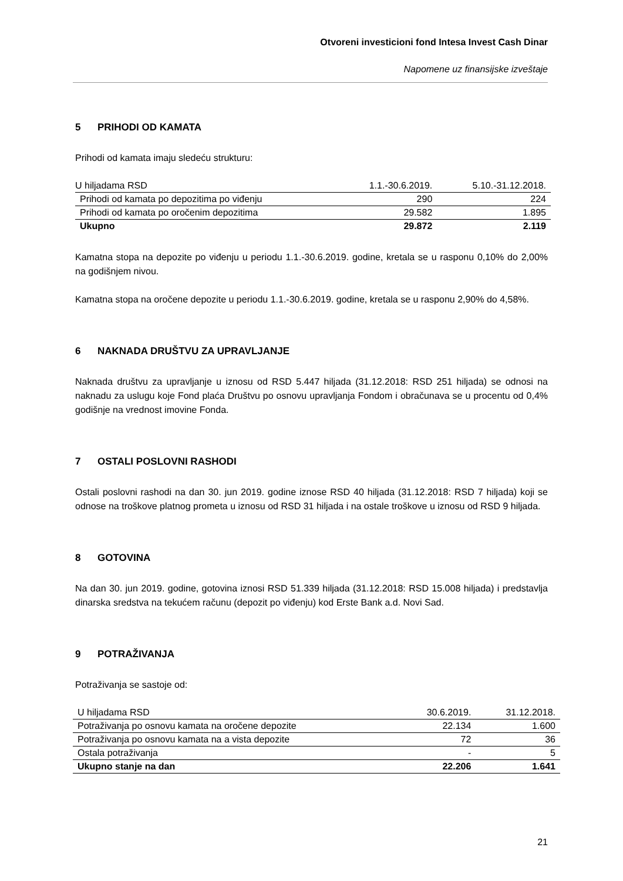Otvoreni investicioni fond Intesa Invest Cash Dinar
Napomene uz finansijske izveštaje
5 PRIHODI OD KAMATA
Prihodi od kamata imaju sledeću strukturu:
| U hiljadama RSD | 1.1.-30.6.2019. | 5.10.-31.12.2018. |
| --- | --- | --- |
| Prihodi od kamata po depozitima po viđenju | 290 | 224 |
| Prihodi od kamata po oročenim depozitima | 29.582 | 1.895 |
| Ukupno | 29.872 | 2.119 |
Kamatna stopa na depozite po viđenju u periodu 1.1.-30.6.2019. godine, kretala se u rasponu 0,10% do 2,00% na godišnjem nivou.
Kamatna stopa na oročene depozite u periodu 1.1.-30.6.2019. godine, kretala se u rasponu 2,90% do 4,58%.
6 NAKNADA DRUŠTVU ZA UPRAVLJANJE
Naknada društvu za upravljanje u iznosu od RSD 5.447 hiljada (31.12.2018: RSD 251 hiljada) se odnosi na naknadu za uslugu koje Fond plaća Društvu po osnovu upravljanja Fondom i obračunava se u procentu od 0,4% godišnje na vrednost imovine Fonda.
7 OSTALI POSLOVNI RASHODI
Ostali poslovni rashodi na dan 30. jun 2019. godine iznose RSD 40 hiljada (31.12.2018: RSD 7 hiljada) koji se odnose na troškove platnog prometa u iznosu od RSD 31 hiljada i na ostale troškove u iznosu od RSD 9 hiljada.
8 GOTOVINA
Na dan 30. jun 2019. godine, gotovina iznosi RSD 51.339 hiljada (31.12.2018: RSD 15.008 hiljada) i predstavlja dinarska sredstva na tekućem računu (depozit po viđenju) kod Erste Bank a.d. Novi Sad.
9 POTRAŽIVANJA
Potraživanja se sastoje od:
| U hiljadama RSD | 30.6.2019. | 31.12.2018. |
| --- | --- | --- |
| Potraživanja po osnovu kamata na oročene depozite | 22.134 | 1.600 |
| Potraživanja po osnovu kamata na a vista depozite | 72 | 36 |
| Ostala potraživanja | - | 5 |
| Ukupno stanje na dan | 22.206 | 1.641 |
21